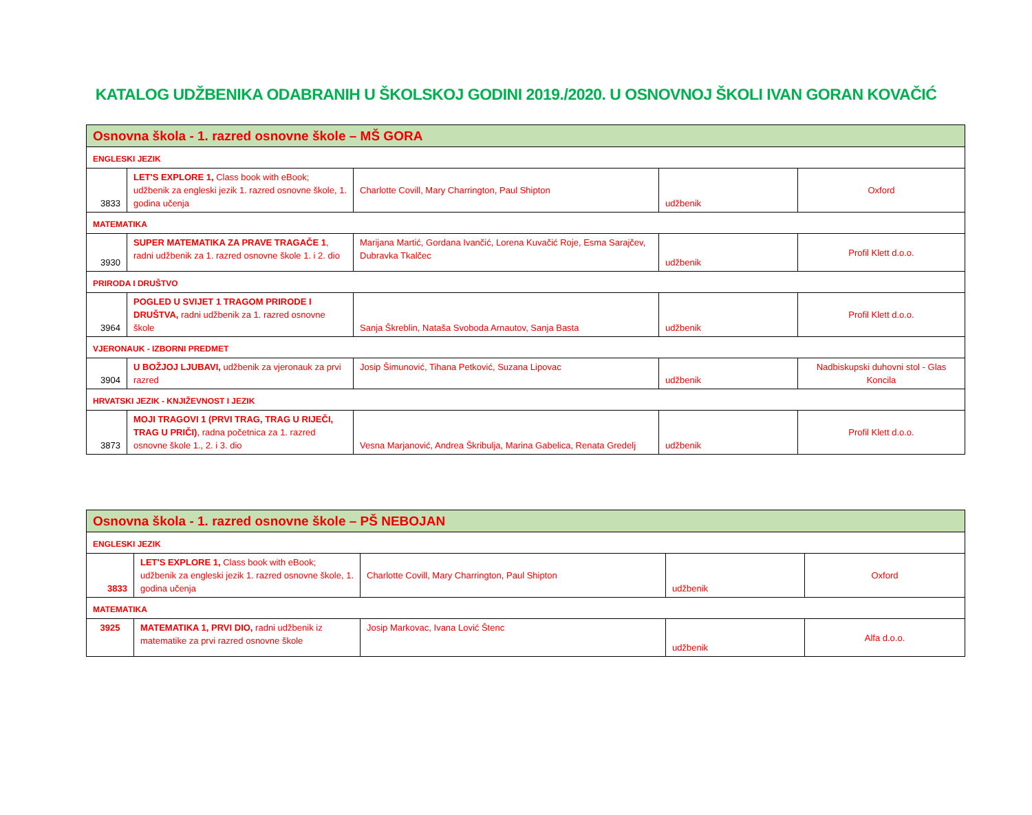KATALOG UDŽBENIKA ODABRANIH U ŠKOLSKOJ GODINI 2019./2020. U OSNOVNOJ ŠKOLI IVAN GORAN KOVAČIĆ
| Osnovna škola - 1. razred osnovne škole – MŠ GORA | | | | |
| ENGLESKI JEZIK | | | | |
| 3833 | LET'S EXPLORE 1, Class book with eBook; udžbenik za engleski jezik 1. razred osnovne škole, 1. godina učenja | Charlotte Covill, Mary Charrington, Paul Shipton | udžbenik | Oxford |
| MATEMATIKA | | | | |
| 3930 | SUPER MATEMATIKA ZA PRAVE TRAGAČE 1 , radni udžbenik za 1. razred osnovne škole 1. i 2. dio | Marijana Martić, Gordana Ivančić, Lorena Kuvačić Roje, Esma Sarajčev, Dubravka Tkalčec | udžbenik | Profil Klett d.o.o. |
| PRIRODA I DRUŠTVO | | | | |
| 3964 | POGLED U SVIJET 1 TRAGOM PRIRODE I DRUŠTVA, radni udžbenik za 1. razred osnovne škole | Sanja Škreblin, Nataša Svoboda Arnautov, Sanja Basta | udžbenik | Profil Klett d.o.o. |
| VJERONAUK - IZBORNI PREDMET | | | | |
| 3904 | U BOŽJOJ LJUBAVI, udžbenik za vjeronauk za prvi razred | Josip Šimunović, Tihana Petković, Suzana Lipovac | udžbenik | Nadbiskupski duhovni stol - Glas Koncila |
| HRVATSKI JEZIK - KNJIŽEVNOST I JEZIK | | | | |
| 3873 | MOJI TRAGOVI 1 (PRVI TRAG, TRAG U RIJEČI, TRAG U PRIČI) , radna početnica za 1. razred osnovne škole 1., 2. i 3. dio | Vesna Marjanović, Andrea Škribulja, Marina Gabelica, Renata Gredelj | udžbenik | Profil Klett d.o.o. |
| Osnovna škola - 1. razred osnovne škole – PŠ NEBOJAN | | | | |
| ENGLESKI JEZIK | | | | |
| 3833 | LET'S EXPLORE 1, Class book with eBook; udžbenik za engleski jezik 1. razred osnovne škole, 1. godina učenja | Charlotte Covill, Mary Charrington, Paul Shipton | udžbenik | Oxford |
| MATEMATIKA | | | | |
| 3925 | MATEMATIKA 1, PRVI DIO, radni udžbenik iz matematike za prvi razred osnovne škole | Josip Markovac, Ivana Lović Štenc | udžbenik | Alfa d.o.o. |